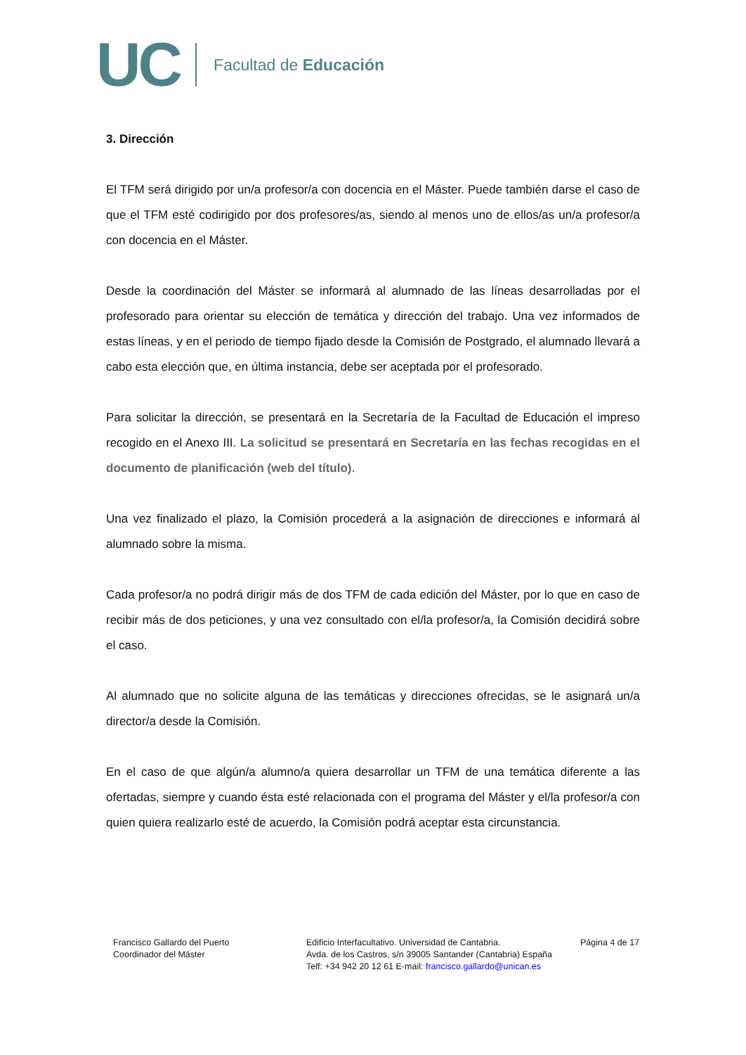UC Facultad de Educación
3. Dirección
El TFM será dirigido por un/a profesor/a con docencia en el Máster. Puede también darse el caso de que el TFM esté codirigido por dos profesores/as, siendo al menos uno de ellos/as un/a profesor/a con docencia en el Máster.
Desde la coordinación del Máster se informará al alumnado de las líneas desarrolladas por el profesorado para orientar su elección de temática y dirección del trabajo. Una vez informados de estas líneas, y en el periodo de tiempo fijado desde la Comisión de Postgrado, el alumnado llevará a cabo esta elección que, en última instancia, debe ser aceptada por el profesorado.
Para solicitar la dirección, se presentará en la Secretaría de la Facultad de Educación el impreso recogido en el Anexo III. La solicitud se presentará en Secretaría en las fechas recogidas en el documento de planificación (web del título).
Una vez finalizado el plazo, la Comisión procederá a la asignación de direcciones e informará al alumnado sobre la misma.
Cada profesor/a no podrá dirigir más de dos TFM de cada edición del Máster, por lo que en caso de recibir más de dos peticiones, y una vez consultado con el/la profesor/a, la Comisión decidirá sobre el caso.
Al alumnado que no solicite alguna de las temáticas y direcciones ofrecidas, se le asignará un/a director/a desde la Comisión.
En el caso de que algún/a alumno/a quiera desarrollar un TFM de una temática diferente a las ofertadas, siempre y cuando ésta esté relacionada con el programa del Máster y el/la profesor/a con quien quiera realizarlo esté de acuerdo, la Comisión podrá aceptar esta circunstancia.
Francisco Gallardo del Puerto
Coordinador del Máster
Edificio Interfacultativo. Universidad de Cantabria.
Avda. de los Castros, s/n 39005 Santander (Cantabria) España
Telf: +34 942 20 12 61 E-mail: francisco.gallardo@unican.es
Página 4 de 17